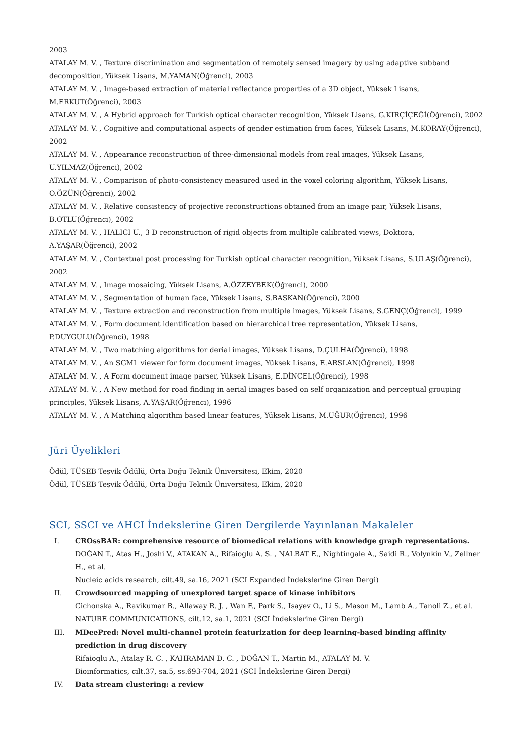2003
ATALAY M. V. , Texture discrimination and segmentation of remotely sensed imagery by using adaptive subband decomposition, Yüksek Lisans, M.YAMAN(Öğrenci), 2003
ATALAY M. V. , Image-based extraction of material reflectance properties of a 3D object, Yüksek Lisans, M.ERKUT(Öğrenci), 2003
ATALAY M. V. , A Hybrid approach for Turkish optical character recognition, Yüksek Lisans, G.KIRÇİÇEĞİ(Öğrenci), 2002
ATALAY M. V. , Cognitive and computational aspects of gender estimation from faces, Yüksek Lisans, M.KORAY(Öğrenci), 2002
ATALAY M. V. , Appearance reconstruction of three-dimensional models from real images, Yüksek Lisans, U.YILMAZ(Öğrenci), 2002
ATALAY M. V. , Comparison of photo-consistency measured used in the voxel coloring algorithm, Yüksek Lisans, O.ÖZÜN(Öğrenci), 2002
ATALAY M. V. , Relative consistency of projective reconstructions obtained from an image pair, Yüksek Lisans, B.OTLU(Öğrenci), 2002
ATALAY M. V. , HALICI U., 3 D reconstruction of rigid objects from multiple calibrated views, Doktora, A.YAŞAR(Öğrenci), 2002
ATALAY M. V. , Contextual post processing for Turkish optical character recognition, Yüksek Lisans, S.ULAŞ(Öğrenci), 2002
ATALAY M. V. , Image mosaicing, Yüksek Lisans, A.ÖZZEYBEK(Öğrenci), 2000
ATALAY M. V. , Segmentation of human face, Yüksek Lisans, S.BASKAN(Öğrenci), 2000
ATALAY M. V. , Texture extraction and reconstruction from multiple images, Yüksek Lisans, S.GENÇ(Öğrenci), 1999
ATALAY M. V. , Form document identification based on hierarchical tree representation, Yüksek Lisans, P.DUYGULU(Öğrenci), 1998
ATALAY M. V. , Two matching algorithms for derial images, Yüksek Lisans, D.ÇULHA(Öğrenci), 1998
ATALAY M. V. , An SGML viewer for form document images, Yüksek Lisans, E.ARSLAN(Öğrenci), 1998
ATALAY M. V. , A Form document image parser, Yüksek Lisans, E.DİNCEL(Öğrenci), 1998
ATALAY M. V. , A New method for road finding in aerial images based on self organization and perceptual grouping principles, Yüksek Lisans, A.YAŞAR(Öğrenci), 1996
ATALAY M. V. , A Matching algorithm based linear features, Yüksek Lisans, M.UĞUR(Öğrenci), 1996
Jüri Üyelikleri
Ödül, TÜSEB Teşvik Ödülü, Orta Doğu Teknik Üniversitesi, Ekim, 2020
Ödül, TÜSEB Teşvik Ödülü, Orta Doğu Teknik Üniversitesi, Ekim, 2020
SCI, SSCI ve AHCI İndekslerine Giren Dergilerde Yayınlanan Makaleler
I. CROssBAR: comprehensive resource of biomedical relations with knowledge graph representations.
DOĞAN T., Atas H., Joshi V., ATAKAN A., Rifaioglu A. S. , NALBAT E., Nightingale A., Saidi R., Volynkin V., Zellner H., et al.
Nucleic acids research, cilt.49, sa.16, 2021 (SCI Expanded İndekslerine Giren Dergi)
II. Crowdsourced mapping of unexplored target space of kinase inhibitors
Cichonska A., Ravikumar B., Allaway R. J. , Wan F., Park S., Isayev O., Li S., Mason M., Lamb A., Tanoli Z., et al.
NATURE COMMUNICATIONS, cilt.12, sa.1, 2021 (SCI İndekslerine Giren Dergi)
III. MDeePred: Novel multi-channel protein featurization for deep learning-based binding affinity prediction in drug discovery
Rifaioglu A., Atalay R. C. , KAHRAMAN D. C. , DOĞAN T., Martin M., ATALAY M. V.
Bioinformatics, cilt.37, sa.5, ss.693-704, 2021 (SCI İndekslerine Giren Dergi)
IV. Data stream clustering: a review